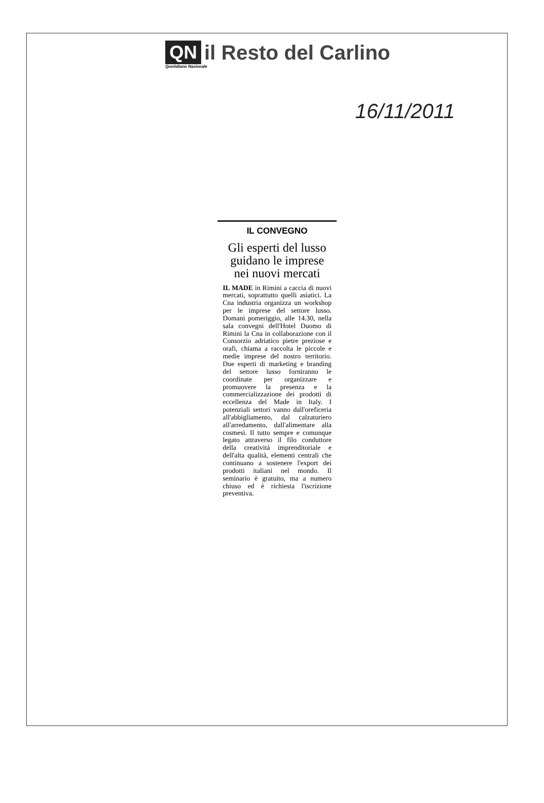QN il Resto del Carlino
Quotidiano Nazionale
16/11/2011
IL CONVEGNO
Gli esperti del lusso guidano le imprese nei nuovi mercati
IL MADE in Rimini a caccia di nuovi mercati, soprattutto quelli asiatici. La Cna industria organizza un workshop per le imprese del settore lusso. Domani pomeriggio, alle 14.30, nella sala convegni dell'Hotel Duomo di Rimini la Cna in collaborazione con il Consorzio adriatico pietre preziose e orafi, chiama a raccolta le piccole e medie imprese del nostro territorio. Due esperti di marketing e branding del settore lusso forniranno le coordinate per organizzare e promuovere la presenza e la commercializzazione dei prodotti di eccellenza del Made in Italy. I potenziali settori vanno dall'oreficeria all'abbigliamento, dal calzaturiero all'arredamento, dall'alimentare alla cosmesi. Il tutto sempre e comunque legato attraverso il filo conduttore della creatività imprenditoriale e dell'alta qualità, elementi centrali che continuano a sostenere l'export dei prodotti italiani nel mondo. Il seminario è gratuito, ma a numero chiuso ed è richiesta l'iscrizione preventiva.